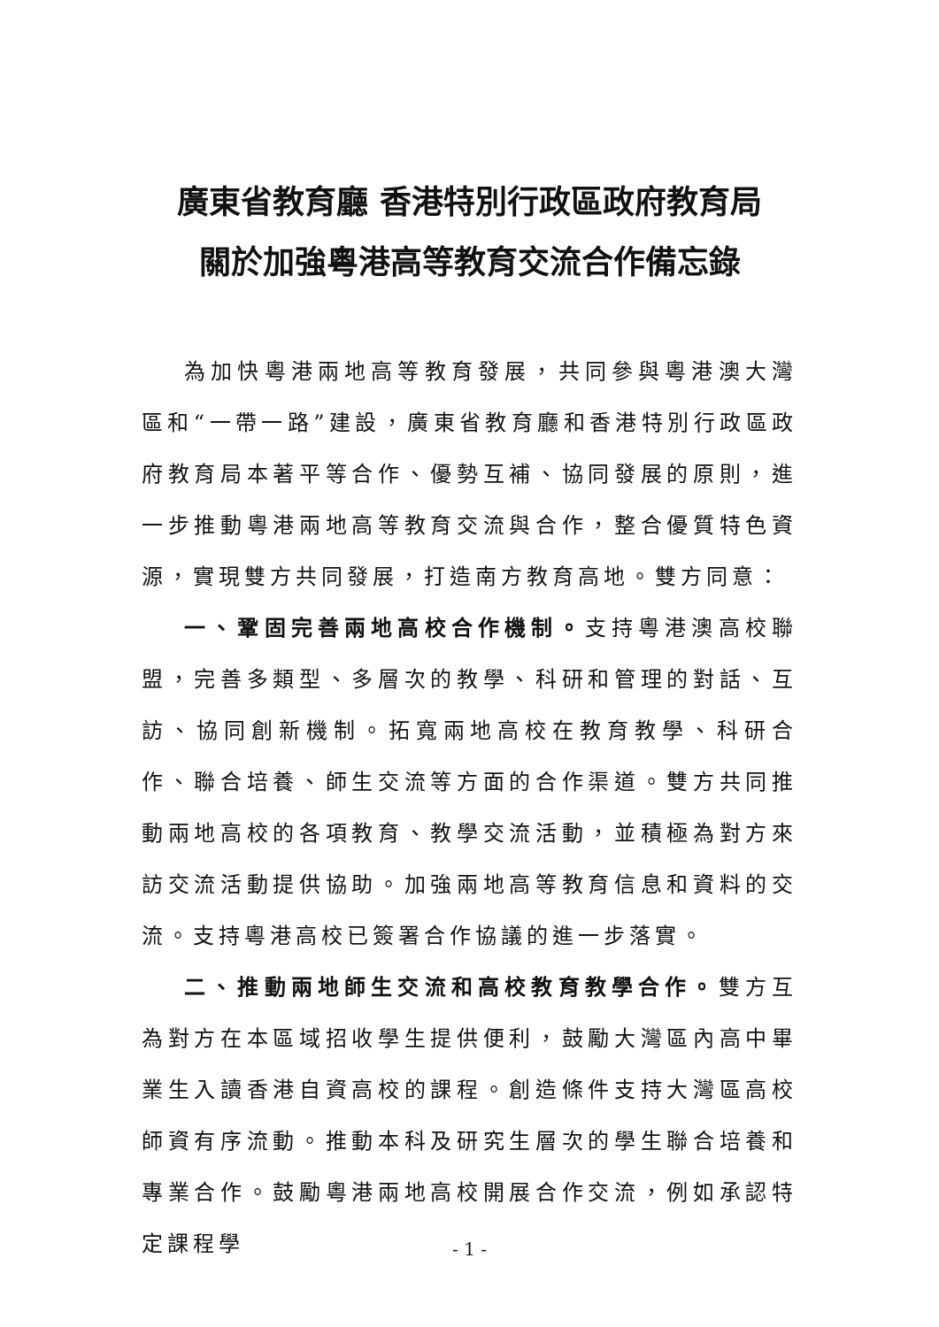廣東省教育廳 香港特別行政區政府教育局
關於加強粵港高等教育交流合作備忘錄
為加快粵港兩地高等教育發展，共同參與粵港澳大灣區和“一帶一路”建設，廣東省教育廳和香港特別行政區政府教育局本著平等合作、優勢互補、協同發展的原則，進一步推動粵港兩地高等教育交流與合作，整合優質特色資源，實現雙方共同發展，打造南方教育高地。雙方同意：
一、鞏固完善兩地高校合作機制。支持粵港澳高校聯盟，完善多類型、多層次的教學、科研和管理的對話、互訪、協同創新機制。拓寬兩地高校在教育教學、科研合作、聯合培養、師生交流等方面的合作渠道。雙方共同推動兩地高校的各項教育、教學交流活動，並積極為對方來訪交流活動提供協助。加強兩地高等教育信息和資料的交流。支持粵港高校已簽署合作協議的進一步落實。
二、推動兩地師生交流和高校教育教學合作。雙方互為對方在本區域招收學生提供便利，鼓勵大灣區內高中畢業生入讀香港自資高校的課程。創造條件支持大灣區高校師資有序流動。推動本科及研究生層次的學生聯合培養和專業合作。鼓勵粵港兩地高校開展合作交流，例如承認特定課程學
- 1 -